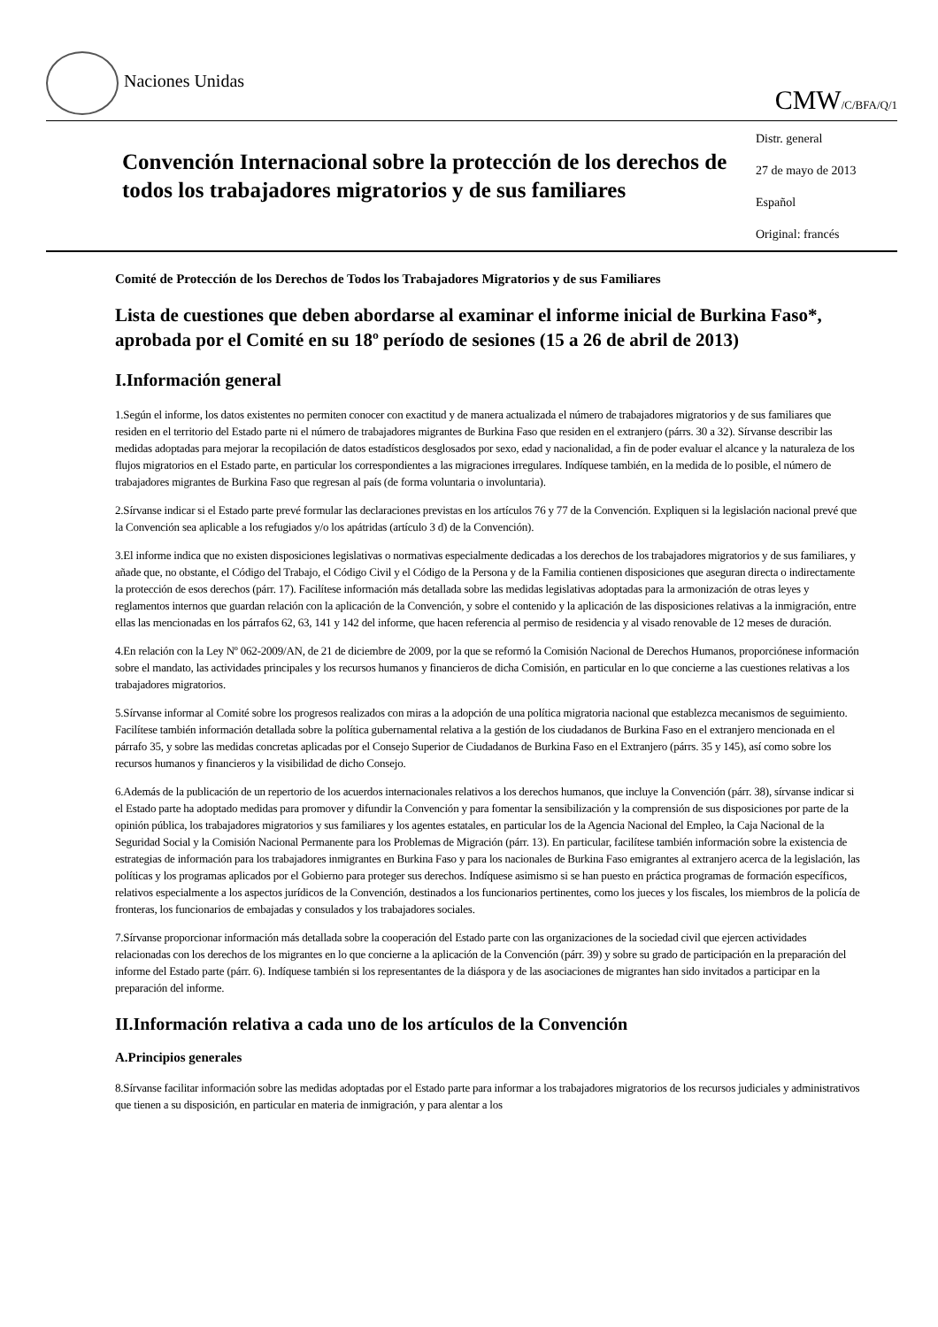Naciones Unidas
CMW/C/BFA/Q/1
Convención Internacional sobre la protección de los derechos de todos los trabajadores migratorios y de sus familiares
Distr. general
27 de mayo de 2013
Español
Original: francés
Comité de Protección de los Derechos de Todos los Trabajadores Migratorios y de sus Familiares
Lista de cuestiones que deben abordarse al examinar el informe inicial de Burkina Faso*, aprobada por el Comité en su 18º período de sesiones (15 a 26 de abril de 2013)
I.Información general
1.Según el informe, los datos existentes no permiten conocer con exactitud y de manera actualizada el número de trabajadores migratorios y de sus familiares que residen en el territorio del Estado parte ni el número de trabajadores migrantes de Burkina Faso que residen en el extranjero (párrs. 30 a 32). Sírvanse describir las medidas adoptadas para mejorar la recopilación de datos estadísticos desglosados por sexo, edad y nacionalidad, a fin de poder evaluar el alcance y la naturaleza de los flujos migratorios en el Estado parte, en particular los correspondientes a las migraciones irregulares. Indíquese también, en la medida de lo posible, el número de trabajadores migrantes de Burkina Faso que regresan al país (de forma voluntaria o involuntaria).
2.Sírvanse indicar si el Estado parte prevé formular las declaraciones previstas en los artículos 76 y 77 de la Convención. Expliquen si la legislación nacional prevé que la Convención sea aplicable a los refugiados y/o los apátridas (artículo 3 d) de la Convención).
3.El informe indica que no existen disposiciones legislativas o normativas especialmente dedicadas a los derechos de los trabajadores migratorios y de sus familiares, y añade que, no obstante, el Código del Trabajo, el Código Civil y el Código de la Persona y de la Familia contienen disposiciones que aseguran directa o indirectamente la protección de esos derechos (párr. 17). Facilítese información más detallada sobre las medidas legislativas adoptadas para la armonización de otras leyes y reglamentos internos que guardan relación con la aplicación de la Convención, y sobre el contenido y la aplicación de las disposiciones relativas a la inmigración, entre ellas las mencionadas en los párrafos 62, 63, 141 y 142 del informe, que hacen referencia al permiso de residencia y al visado renovable de 12 meses de duración.
4.En relación con la Ley Nº 062-2009/AN, de 21 de diciembre de 2009, por la que se reformó la Comisión Nacional de Derechos Humanos, proporciónese información sobre el mandato, las actividades principales y los recursos humanos y financieros de dicha Comisión, en particular en lo que concierne a las cuestiones relativas a los trabajadores migratorios.
5.Sírvanse informar al Comité sobre los progresos realizados con miras a la adopción de una política migratoria nacional que establezca mecanismos de seguimiento. Facilítese también información detallada sobre la política gubernamental relativa a la gestión de los ciudadanos de Burkina Faso en el extranjero mencionada en el párrafo 35, y sobre las medidas concretas aplicadas por el Consejo Superior de Ciudadanos de Burkina Faso en el Extranjero (párrs. 35 y 145), así como sobre los recursos humanos y financieros y la visibilidad de dicho Consejo.
6.Además de la publicación de un repertorio de los acuerdos internacionales relativos a los derechos humanos, que incluye la Convención (párr. 38), sírvanse indicar si el Estado parte ha adoptado medidas para promover y difundir la Convención y para fomentar la sensibilización y la comprensión de sus disposiciones por parte de la opinión pública, los trabajadores migratorios y sus familiares y los agentes estatales, en particular los de la Agencia Nacional del Empleo, la Caja Nacional de la Seguridad Social y la Comisión Nacional Permanente para los Problemas de Migración (párr. 13). En particular, facilítese también información sobre la existencia de estrategias de información para los trabajadores inmigrantes en Burkina Faso y para los nacionales de Burkina Faso emigrantes al extranjero acerca de la legislación, las políticas y los programas aplicados por el Gobierno para proteger sus derechos. Indíquese asimismo si se han puesto en práctica programas de formación específicos, relativos especialmente a los aspectos jurídicos de la Convención, destinados a los funcionarios pertinentes, como los jueces y los fiscales, los miembros de la policía de fronteras, los funcionarios de embajadas y consulados y los trabajadores sociales.
7.Sírvanse proporcionar información más detallada sobre la cooperación del Estado parte con las organizaciones de la sociedad civil que ejercen actividades relacionadas con los derechos de los migrantes en lo que concierne a la aplicación de la Convención (párr. 39) y sobre su grado de participación en la preparación del informe del Estado parte (párr. 6). Indíquese también si los representantes de la diáspora y de las asociaciones de migrantes han sido invitados a participar en la preparación del informe.
II.Información relativa a cada uno de los artículos de la Convención
A.Principios generales
8.Sírvanse facilitar información sobre las medidas adoptadas por el Estado parte para informar a los trabajadores migratorios de los recursos judiciales y administrativos que tienen a su disposición, en particular en materia de inmigración, y para alentar a los